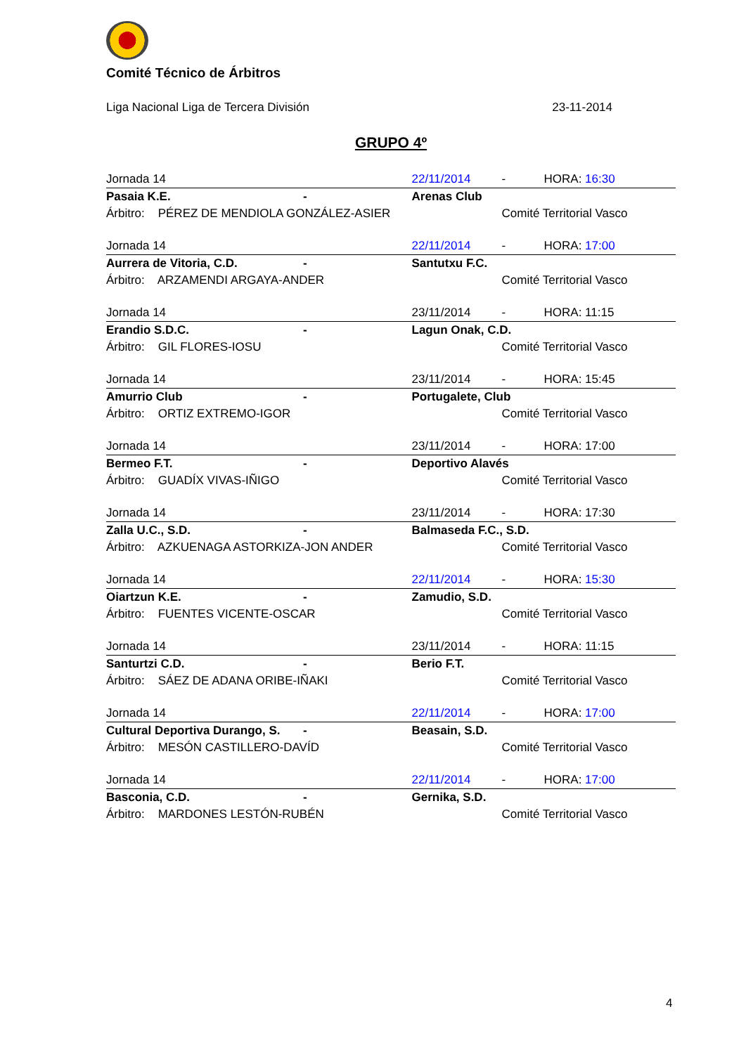Comité Técnico de Árbitros
Liga Nacional Liga de Tercera División 23-11-2014
GRUPO 4º
| Jornada 14 | | 22/11/2014 | - | HORA: 16:30 |
| Pasaia K.E. | - | Arenas Club | | |
| Árbitro: PÉREZ DE MENDIOLA GONZÁLEZ-ASIER | | | Comité Territorial Vasco | |
| Jornada 14 | | 22/11/2014 | - | HORA: 17:00 |
| Aurrera de Vitoria, C.D. | - | Santutxu F.C. | | |
| Árbitro: ARZAMENDI ARGAYA-ANDER | | | Comité Territorial Vasco | |
| Jornada 14 | | 23/11/2014 | - | HORA: 11:15 |
| Erandio S.D.C. | - | Lagun Onak, C.D. | | |
| Árbitro: GIL FLORES-IOSU | | | Comité Territorial Vasco | |
| Jornada 14 | | 23/11/2014 | - | HORA: 15:45 |
| Amurrio Club | - | Portugalete, Club | | |
| Árbitro: ORTIZ EXTREMO-IGOR | | | Comité Territorial Vasco | |
| Jornada 14 | | 23/11/2014 | - | HORA: 17:00 |
| Bermeo F.T. | - | Deportivo Alavés | | |
| Árbitro: GUADÍX VIVAS-IÑIGO | | | Comité Territorial Vasco | |
| Jornada 14 | | 23/11/2014 | - | HORA: 17:30 |
| Zalla U.C., S.D. | - | Balmaseda F.C., S.D. | | |
| Árbitro: AZKUENAGA ASTORKIZA-JON ANDER | | | Comité Territorial Vasco | |
| Jornada 14 | | 22/11/2014 | - | HORA: 15:30 |
| Oiartzun K.E. | - | Zamudio, S.D. | | |
| Árbitro: FUENTES VICENTE-OSCAR | | | Comité Territorial Vasco | |
| Jornada 14 | | 23/11/2014 | - | HORA: 11:15 |
| Santurtzi C.D. | - | Berio F.T. | | |
| Árbitro: SÁEZ DE ADANA ORIBE-IÑAKI | | | Comité Territorial Vasco | |
| Jornada 14 | | 22/11/2014 | - | HORA: 17:00 |
| Cultural Deportiva Durango, S. | - | Beasain, S.D. | | |
| Árbitro: MESÓN CASTILLERO-DAVÍD | | | Comité Territorial Vasco | |
| Jornada 14 | | 22/11/2014 | - | HORA: 17:00 |
| Basconia, C.D. | - | Gernika, S.D. | | |
| Árbitro: MARDONES LESTÓN-RUBÉN | | | Comité Territorial Vasco | |
4